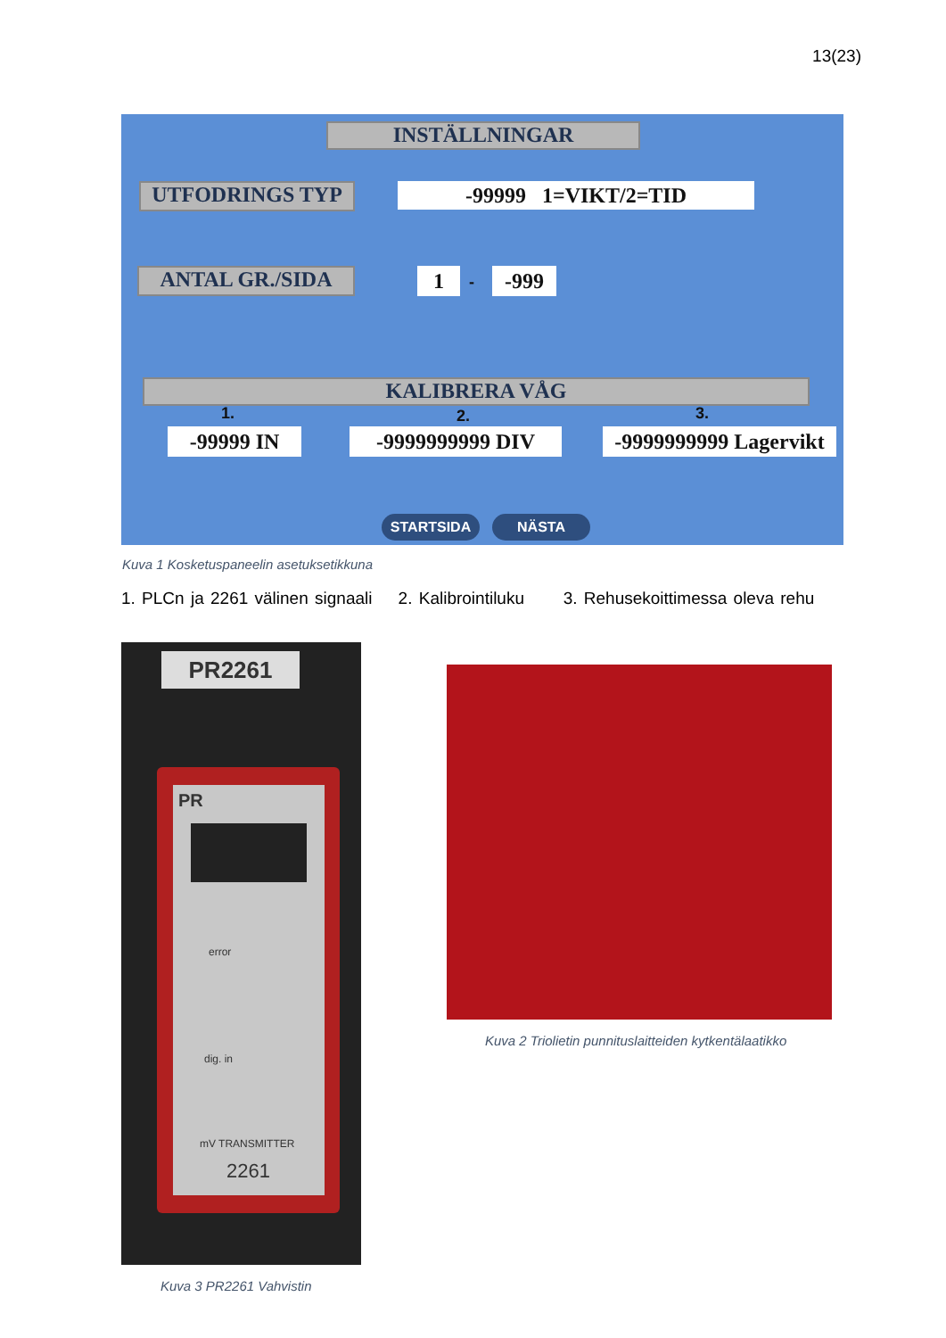13(23)
INSTÄLLNINGAR
UTFODRINGS TYP -99999 1=VIKT/2=TID
ANTAL GR./SIDA 1 - -999
KALIBRERA VÅG
1. 2. 3.
-99999 IN -9999999999 DIV
-9999999999 Lagervikt
STARTSIDA NÄSTA
Kuva 1 Kosketuspaneelin asetuksetikkuna
1. PLCn ja 2261 välinen signaali 2. Kalibrointiluku 3. Rehusekoittimessa oleva rehu
PR2261
PR
error
dig. in
mV TRANSMITTER
2261
Kuva 2 Triolietin punnituslaitteiden kytkentälaatikko
Kuva 3 PR2261 Vahvistin